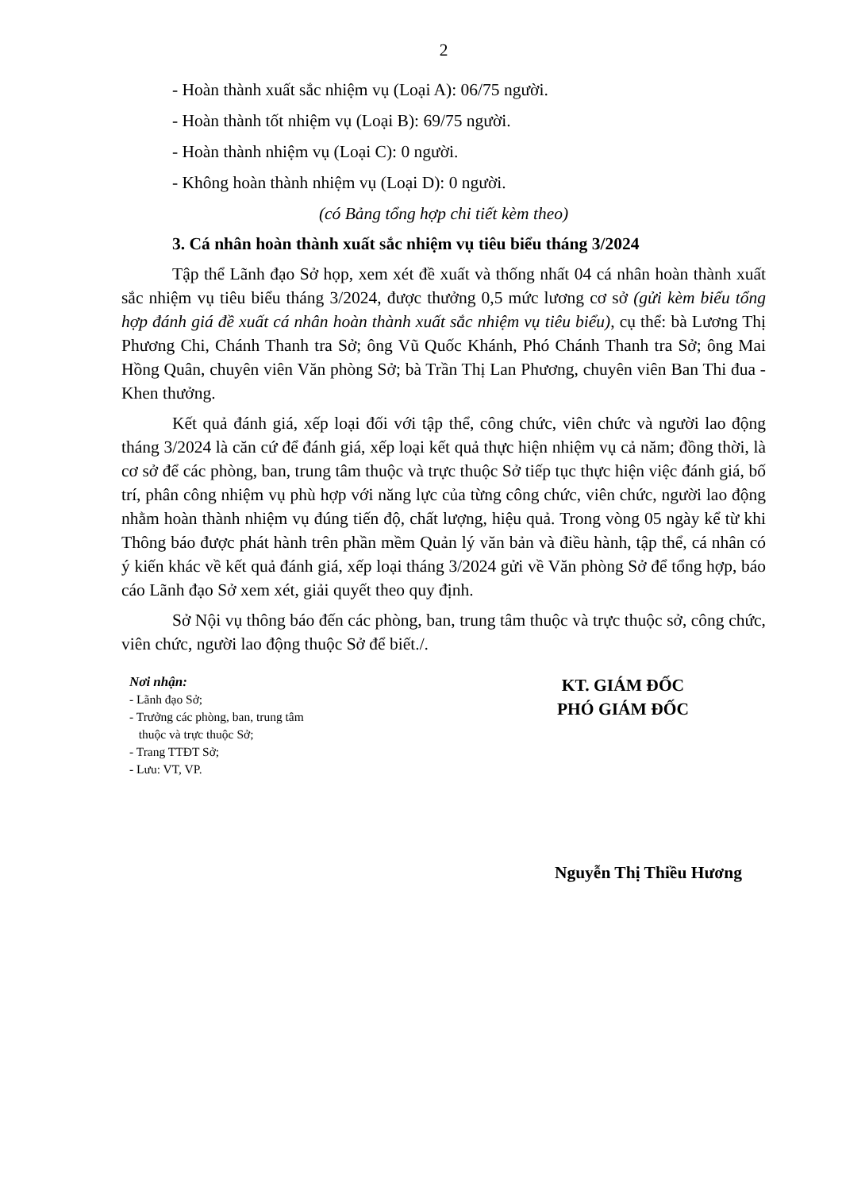2
- Hoàn thành xuất sắc nhiệm vụ (Loại A): 06/75 người.
- Hoàn thành tốt nhiệm vụ (Loại B): 69/75 người.
- Hoàn thành nhiệm vụ (Loại C): 0 người.
- Không hoàn thành nhiệm vụ (Loại D): 0 người.
(có Bảng tổng hợp chi tiết kèm theo)
3. Cá nhân hoàn thành xuất sắc nhiệm vụ tiêu biểu tháng 3/2024
Tập thể Lãnh đạo Sở họp, xem xét đề xuất và thống nhất 04 cá nhân hoàn thành xuất sắc nhiệm vụ tiêu biểu tháng 3/2024, được thưởng 0,5 mức lương cơ sở (gửi kèm biểu tổng hợp đánh giá đề xuất cá nhân hoàn thành xuất sắc nhiệm vụ tiêu biểu), cụ thể: bà Lương Thị Phương Chi, Chánh Thanh tra Sở; ông Vũ Quốc Khánh, Phó Chánh Thanh tra Sở; ông Mai Hồng Quân, chuyên viên Văn phòng Sở; bà Trần Thị Lan Phương, chuyên viên Ban Thi đua - Khen thưởng.
Kết quả đánh giá, xếp loại đối với tập thể, công chức, viên chức và người lao động tháng 3/2024 là căn cứ để đánh giá, xếp loại kết quả thực hiện nhiệm vụ cả năm; đồng thời, là cơ sở để các phòng, ban, trung tâm thuộc và trực thuộc Sở tiếp tục thực hiện việc đánh giá, bố trí, phân công nhiệm vụ phù hợp với năng lực của từng công chức, viên chức, người lao động nhằm hoàn thành nhiệm vụ đúng tiến độ, chất lượng, hiệu quả. Trong vòng 05 ngày kể từ khi Thông báo được phát hành trên phần mềm Quản lý văn bản và điều hành, tập thể, cá nhân có ý kiến khác về kết quả đánh giá, xếp loại tháng 3/2024 gửi về Văn phòng Sở để tổng hợp, báo cáo Lãnh đạo Sở xem xét, giải quyết theo quy định.
Sở Nội vụ thông báo đến các phòng, ban, trung tâm thuộc và trực thuộc sở, công chức, viên chức, người lao động thuộc Sở để biết./.
Nơi nhận:
- Lãnh đạo Sở;
- Trưởng các phòng, ban, trung tâm
thuộc và trực thuộc Sở;
- Trang TTĐT Sở;
- Lưu: VT, VP.
KT. GIÁM ĐỐC
PHÓ GIÁM ĐỐC
Nguyễn Thị Thiều Hương